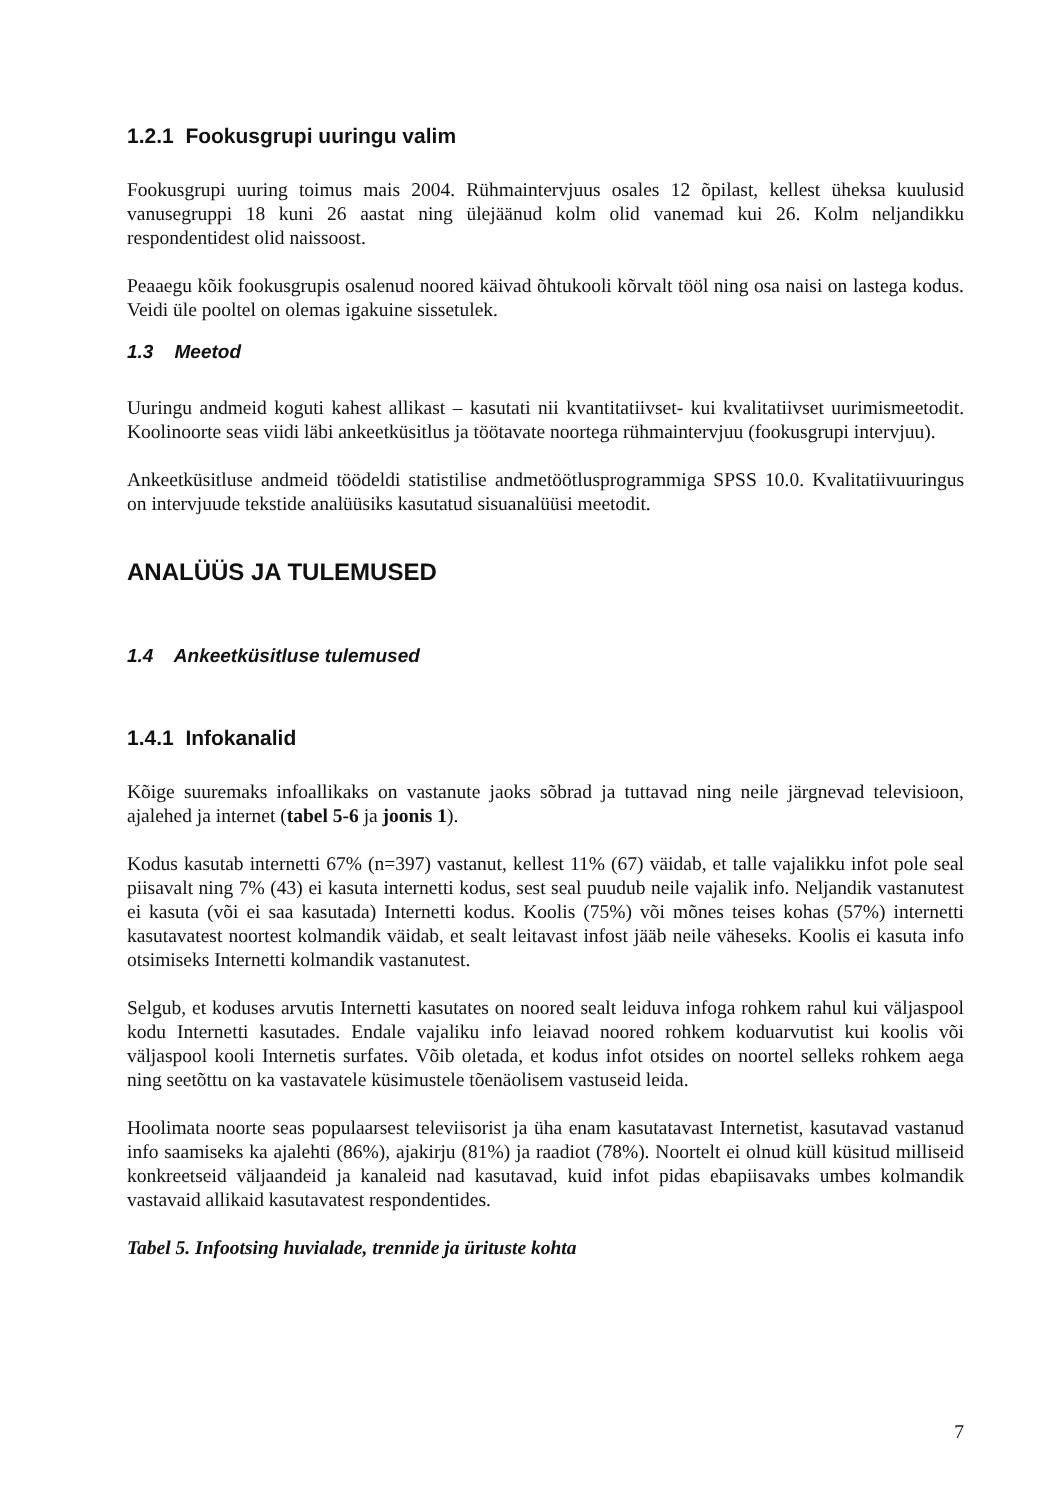1.2.1 Fookusgrupi uuringu valim
Fookusgrupi uuring toimus mais 2004. Rühmaintervjuus osales 12 õpilast, kellest üheksa kuulusid vanusegruppi 18 kuni 26 aastat ning ülejäänud kolm olid vanemad kui 26. Kolm neljandikku respondentidest olid naissoost.
Peaaegu kõik fookusgrupis osalenud noored käivad õhtukooli kõrvalt tööl ning osa naisi on lastega kodus. Veidi üle pooltel on olemas igakuine sissetulek.
1.3 Meetod
Uuringu andmeid koguti kahest allikast – kasutati nii kvantitatiivset- kui kvalitatiivset uurimismeetodit. Koolinoorte seas viidi läbi ankeetküsitlus ja töötavate noortega rühmaintervjuu (fookusgrupi intervjuu).
Ankeetküsitluse andmeid töödeldi statistilise andmetöötlusprogrammiga SPSS 10.0. Kvalitatiivuuringus on intervjuude tekstide analüüsiks kasutatud sisuanalüüsi meetodit.
ANALÜÜS JA TULEMUSED
1.4 Ankeetküsitluse tulemused
1.4.1 Infokanalid
Kõige suuremaks infoallikaks on vastanute jaoks sõbrad ja tuttavad ning neile järgnevad televisioon, ajalehed ja internet (tabel 5-6 ja joonis 1).
Kodus kasutab internetti 67% (n=397) vastanut, kellest 11% (67) väidab, et talle vajalikku infot pole seal piisavalt ning 7% (43) ei kasuta internetti kodus, sest seal puudub neile vajalik info. Neljandik vastanutest ei kasuta (või ei saa kasutada) Internetti kodus. Koolis (75%) või mõnes teises kohas (57%) internetti kasutavatest noortest kolmandik väidab, et sealt leitavast infost jääb neile väheseks. Koolis ei kasuta info otsimiseks Internetti kolmandik vastanutest.
Selgub, et koduses arvutis Internetti kasutates on noored sealt leiduva infoga rohkem rahul kui väljaspool kodu Internetti kasutades. Endale vajaliku info leiavad noored rohkem koduarvutist kui koolis või väljaspool kooli Internetis surfates. Võib oletada, et kodus infot otsides on noortel selleks rohkem aega ning seetõttu on ka vastavatele küsimustele tõenäolisem vastuseid leida.
Hoolimata noorte seas populaarsest televiisorist ja üha enam kasutatavast Internetist, kasutavad vastanud info saamiseks ka ajalehti (86%), ajakirju (81%) ja raadiot (78%). Noortelt ei olnud küll küsitud milliseid konkreetseid väljaandeid ja kanaleid nad kasutavad, kuid infot pidas ebapiisavaks umbes kolmandik vastavaid allikaid kasutavatest respondentides.
Tabel 5. Infootsing huvialade, trennide ja ürituste kohta
7